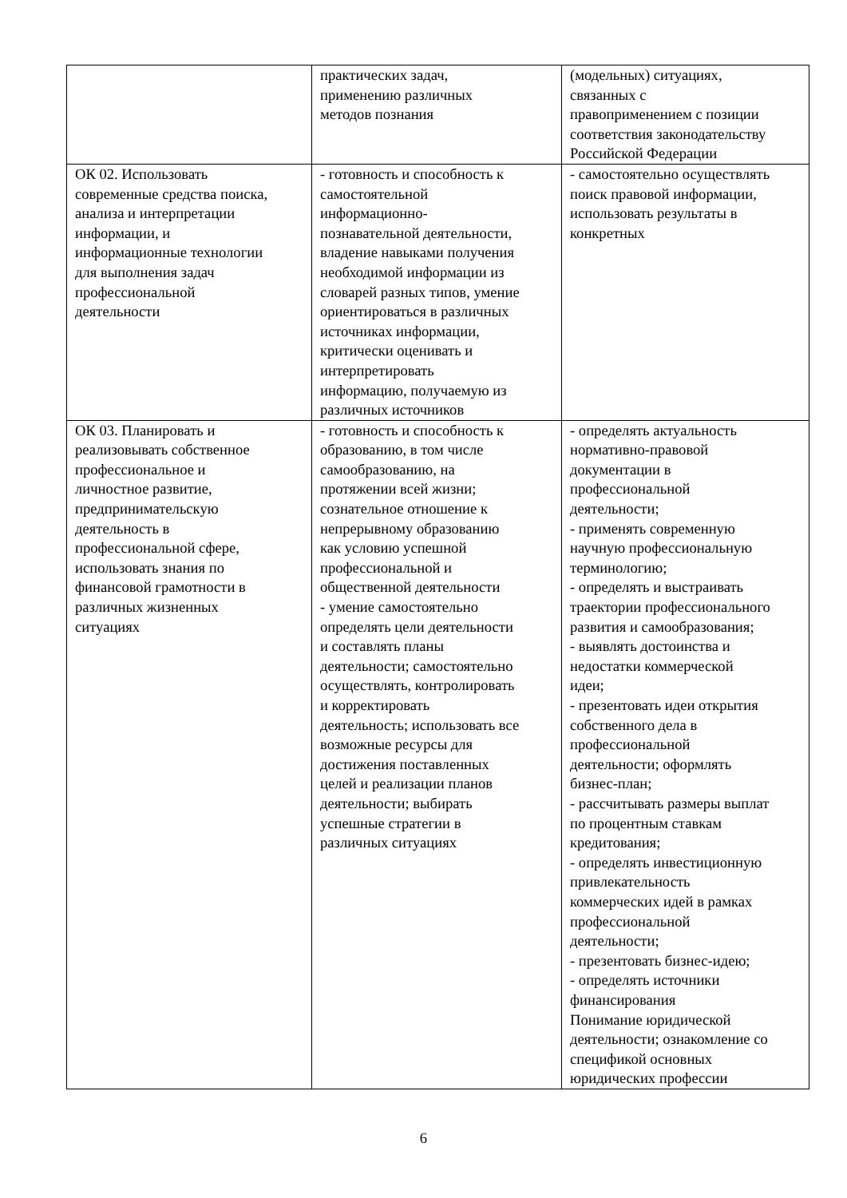| | практических задач, применению различных методов познания | (модельных) ситуациях, связанных с правоприменением с позиции соответствия законодательству Российской Федерации |
| ОК 02. Использовать современные средства поиска, анализа и интерпретации информации, и информационные технологии для выполнения задач профессиональной деятельности | - готовность и способность к самостоятельной информационно- познавательной деятельности, владение навыками получения необходимой информации из словарей разных типов, умение ориентироваться в различных источниках информации, критически оценивать и интерпретировать информацию, получаемую из различных источников | - самостоятельно осуществлять поиск правовой информации, использовать результаты в конкретных |
| ОК 03. Планировать и реализовывать собственное профессиональное и личностное развитие, предпринимательскую деятельность в профессиональной сфере, использовать знания по финансовой грамотности в различных жизненных ситуациях | - готовность и способность к образованию, в том числе самообразованию, на протяжении всей жизни; сознательное отношение к непрерывному образованию как условию успешной профессиональной и общественной деятельности - умение самостоятельно определять цели деятельности и составлять планы деятельности; самостоятельно осуществлять, контролировать и корректировать деятельность; использовать все возможные ресурсы для достижения поставленных целей и реализации планов деятельности; выбирать успешные стратегии в различных ситуациях | - определять актуальность нормативно-правовой документации в профессиональной деятельности; - применять современную научную профессиональную терминологию; - определять и выстраивать траектории профессионального развития и самообразования; - выявлять достоинства и недостатки коммерческой идеи; - презентовать идеи открытия собственного дела в профессиональной деятельности; оформлять бизнес-план; - рассчитывать размеры выплат по процентным ставкам кредитования; - определять инвестиционную привлекательность коммерческих идей в рамках профессиональной деятельности; - презентовать бизнес-идею; - определять источники финансирования Понимание юридической деятельности; ознакомление со спецификой основных юридических профессии |
6